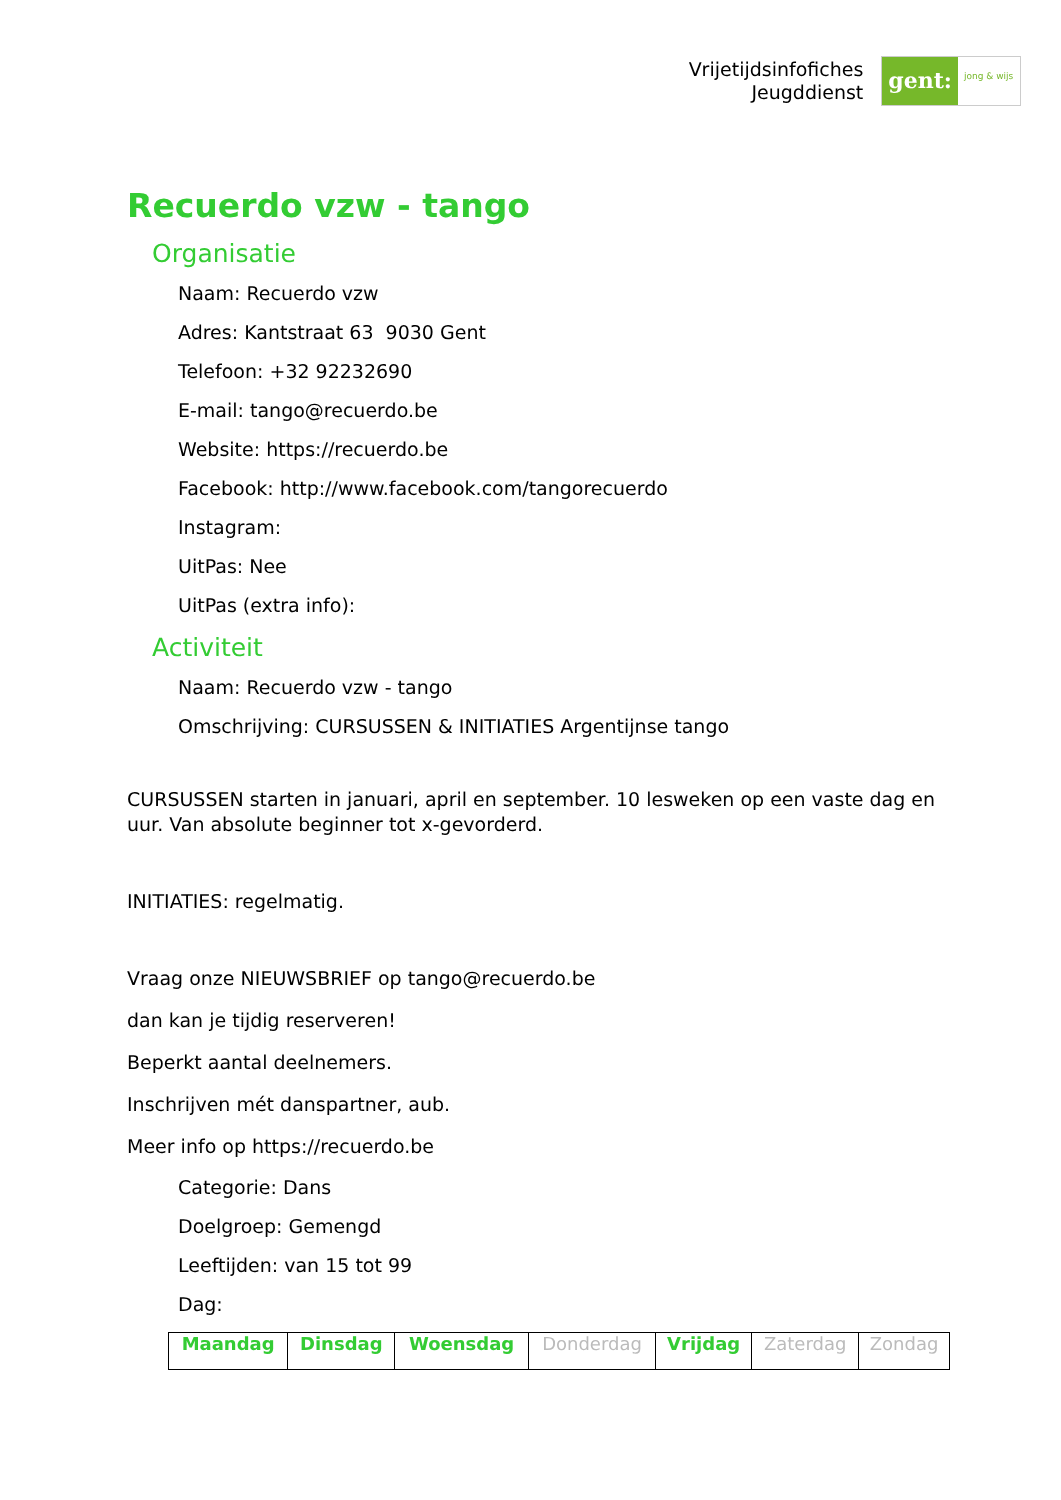Vrijetijdsinfofiches
Jeugddienst
gent:
jong & wijs
Recuerdo vzw - tango
Organisatie
Naam: Recuerdo vzw
Adres: Kantstraat 63 9030 Gent
Telefoon: +32 92232690
E-mail: tango@recuerdo.be
Website: https://recuerdo.be
Facebook: http://www.facebook.com/tangorecuerdo
Instagram:
UitPas: Nee
UitPas (extra info):
Activiteit
Naam: Recuerdo vzw - tango
Omschrijving: CURSUSSEN & INITIATIES Argentijnse tango
CURSUSSEN starten in januari, april en september. 10 lesweken op een vaste dag en uur. Van absolute beginner tot x-gevorderd.
INITIATIES: regelmatig.
Vraag onze NIEUWSBRIEF op tango@recuerdo.be
dan kan je tijdig reserveren!
Beperkt aantal deelnemers.
Inschrijven mét danspartner, aub.
Meer info op https://recuerdo.be
Categorie: Dans
Doelgroep: Gemengd
Leeftijden: van 15 tot 99
Dag:
| Maandag | Dinsdag | Woensdag | Donderdag | Vrijdag | Zaterdag | Zondag |